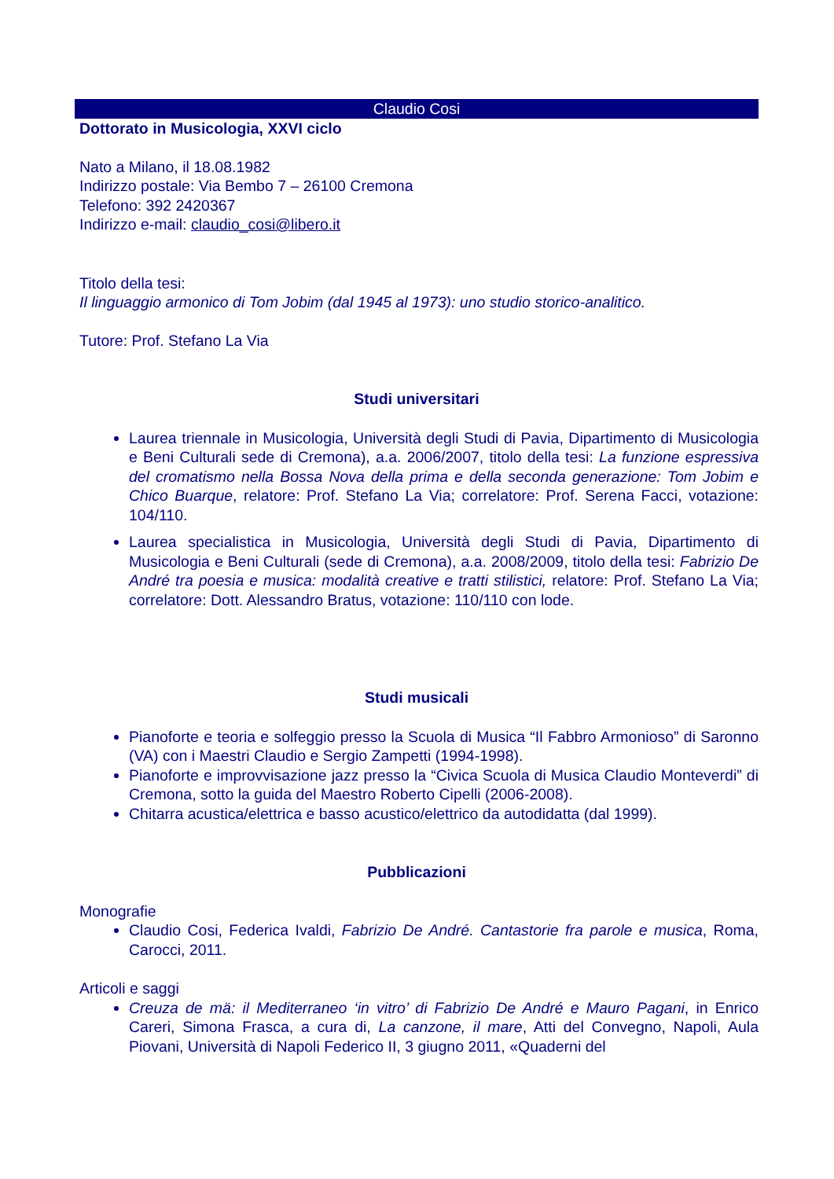Claudio Cosi
Dottorato in Musicologia, XXVI ciclo
Nato a Milano, il 18.08.1982
Indirizzo postale: Via Bembo 7 – 26100 Cremona
Telefono: 392 2420367
Indirizzo e-mail: claudio_cosi@libero.it
Titolo della tesi:
Il linguaggio armonico di Tom Jobim (dal 1945 al 1973): uno studio storico-analitico.
Tutore: Prof. Stefano La Via
Studi universitari
Laurea triennale in Musicologia, Università degli Studi di Pavia, Dipartimento di Musicologia e Beni Culturali sede di Cremona), a.a. 2006/2007, titolo della tesi: La funzione espressiva del cromatismo nella Bossa Nova della prima e della seconda generazione: Tom Jobim e Chico Buarque, relatore: Prof. Stefano La Via; correlatore: Prof. Serena Facci, votazione: 104/110.
Laurea specialistica in Musicologia, Università degli Studi di Pavia, Dipartimento di Musicologia e Beni Culturali (sede di Cremona), a.a. 2008/2009, titolo della tesi: Fabrizio De André tra poesia e musica: modalità creative e tratti stilistici, relatore: Prof. Stefano La Via; correlatore: Dott. Alessandro Bratus, votazione: 110/110 con lode.
Studi musicali
Pianoforte e teoria e solfeggio presso la Scuola di Musica “Il Fabbro Armonioso” di Saronno (VA) con i Maestri Claudio e Sergio Zampetti (1994-1998).
Pianoforte e improvvisazione jazz presso la “Civica Scuola di Musica Claudio Monteverdi” di Cremona, sotto la guida del Maestro Roberto Cipelli (2006-2008).
Chitarra acustica/elettrica e basso acustico/elettrico da autodidatta (dal 1999).
Pubblicazioni
Monografie
Claudio Cosi, Federica Ivaldi, Fabrizio De André. Cantastorie fra parole e musica, Roma, Carocci, 2011.
Articoli e saggi
Creuza de mä: il Mediterraneo ‘in vitro’ di Fabrizio De André e Mauro Pagani, in Enrico Careri, Simona Frasca, a cura di, La canzone, il mare, Atti del Convegno, Napoli, Aula Piovani, Università di Napoli Federico II, 3 giugno 2011, «Quaderni del